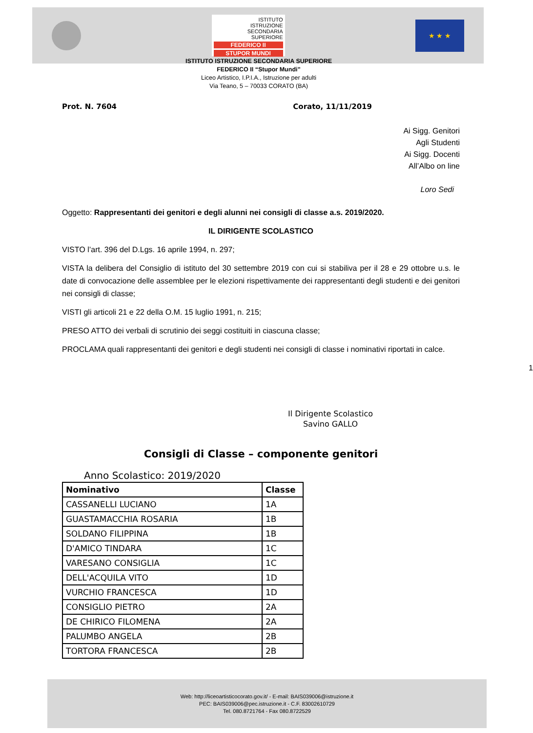ISTITUTO
ISTRUZIONE
SECONDARIA
SUPERIORE
FEDERICO II
STUPOR MUNDI
★ ★ ★
ISTITUTO ISTRUZIONE SECONDARIA SUPERIORE
FEDERICO II “Stupor Mundi”
Liceo Artistico, I.P.I.A., Istruzione per adulti
Via Teano, 5 – 70033 CORATO (BA)
Prot. N. 7604 Corato, 11/11/2019
Ai Sigg. Genitori
Agli Studenti
Ai Sigg. Docenti
All’Albo on line
Loro Sedi
Oggetto: Rappresentanti dei genitori e degli alunni nei consigli di classe a.s. 2019/2020.
IL DIRIGENTE SCOLASTICO
VISTO l’art. 396 del D.Lgs. 16 aprile 1994, n. 297;
VISTA la delibera del Consiglio di istituto del 30 settembre 2019 con cui si stabiliva per il 28 e 29 ottobre u.s. le date di convocazione delle assemblee per le elezioni rispettivamente dei rappresentanti degli studenti e dei genitori nei consigli di classe;
VISTI gli articoli 21 e 22 della O.M. 15 luglio 1991, n. 215;
PRESO ATTO dei verbali di scrutinio dei seggi costituiti in ciascuna classe;
PROCLAMA quali rappresentanti dei genitori e degli studenti nei consigli di classe i nominativi riportati in calce.
1
Il Dirigente Scolastico
Savino GALLO
Consigli di Classe – componente genitori
Anno Scolastico: 2019/2020
| Nominativo | Classe |
| --- | --- |
| CASSANELLI LUCIANO | 1A |
| GUASTAMACCHIA ROSARIA | 1B |
| SOLDANO FILIPPINA | 1B |
| D'AMICO TINDARA | 1C |
| VARESANO CONSIGLIA | 1C |
| DELL'ACQUILA VITO | 1D |
| VURCHIO FRANCESCA | 1D |
| CONSIGLIO PIETRO | 2A |
| DE CHIRICO FILOMENA | 2A |
| PALUMBO ANGELA | 2B |
| TORTORA FRANCESCA | 2B |
Web: http://liceoartisticocorato.gov.it/ - E-mail: BAIS039006@istruzione.it
PEC: BAIS039006@pec.istruzione.it - C.F. 83002610729
Tel. 080.8721764 - Fax 080.8722529